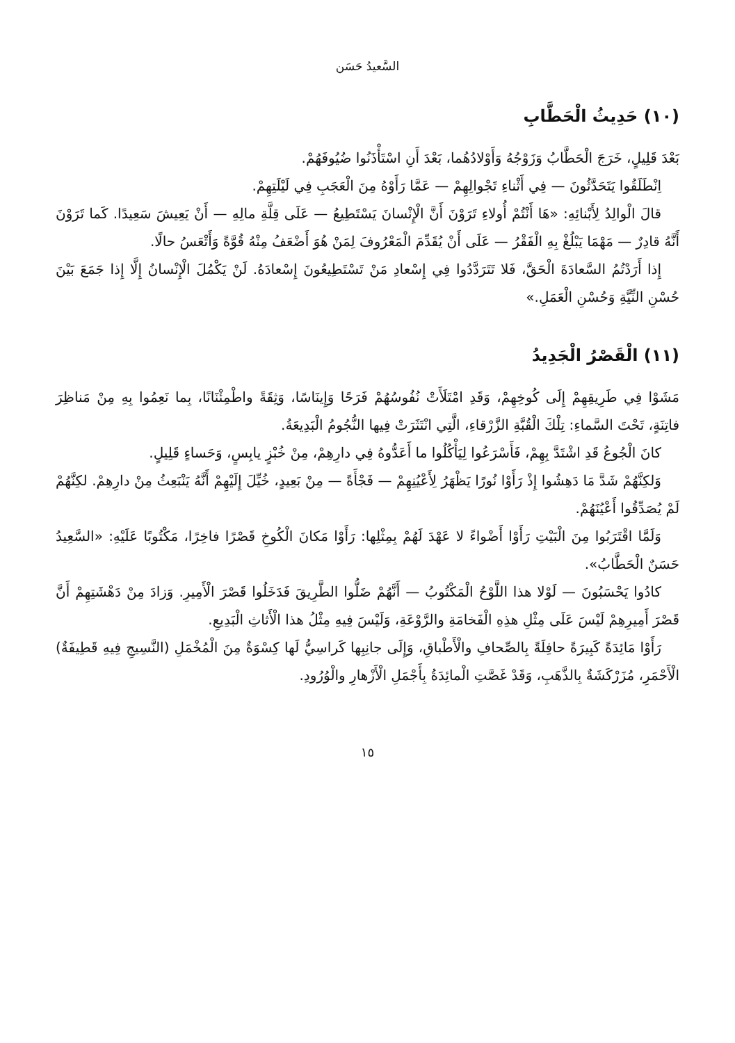السَّعيدُ حَسَن
(١٠) حَدِيثُ الْحَطَّابِ
بَعْدَ قَلِيلٍ، خَرَجَ الْحَطَّابُ وَزَوْجُهُ وَأَوْلادُهُما، بَعْدَ أَنِ اسْتَأْذَنُوا ضُيُوفَهُمْ.
اِنْطَلَقُوا يَتَحَدَّثُونَ — فِي أَثْناءِ تَجْوالِهِمْ — عَمَّا رَأَوْهُ مِنَ الْعَجَبِ فِي لَيْلَتِهِمْ.
قالَ الْوالِدُ لِأَبْنائِهِ: «هَا أَنْتُمْ أُولاءِ تَرَوْنَ أَنَّ الْإِنْسانَ يَسْتَطِيعُ — عَلَى قِلَّةِ مالِهِ — أَنْ يَعِيشَ سَعِيدًا. كَما تَرَوْنَ أَنَّهُ قادِرٌ — مَهْمَا يَبْلُغْ بِهِ الْفَقْرُ — عَلَى أَنْ يُقَدِّمَ الْمَعْرُوفَ لِمَنْ هُوَ أَضْعَفُ مِنْهُ قُوَّةً وَأَتْعَسُ حالًا.
إِذا أَرَدْتُمُ السَّعادَةَ الْحَقَّ، فَلا تَتَرَدَّدُوا فِي إِسْعادِ مَنْ تَسْتَطِيعُونَ إِسْعادَهُ. لَنْ يَكْمُلَ الْإِنْسانُ إِلَّا إِذا جَمَعَ بَيْنَ حُسْنِ النِّيَّةِ وَحُسْنِ الْعَمَلِ.»
(١١) الْقَصْرُ الْجَدِيدُ
مَشَوْا فِي طَرِيقِهِمْ إِلَى كُوخِهِمْ، وَقَدِ امْتَلَأَتْ نُفُوسُهُمْ فَرَحًا وَإِينَاسًا، وَثِقَةً واطْمِئْنَانًا، بِما نَعِمُوا بِهِ مِنْ مَناظِرَ فاتِنَةٍ، تَحْتَ السَّماءِ: تِلْكَ الْقُبَّةِ الزَّرْقاءِ، الَّتِي انْتَثَرَتْ فِيها النُّجُومُ الْبَدِيعَةُ.
كانَ الْجُوعُ قَدِ اشْتَدَّ بِهِمْ، فَأَسْرَعُوا لِيَأْكُلُوا ما أَعَدُّوهُ فِي دارِهِمْ، مِنْ خُبْزٍ يابِسٍ، وَحَساءٍ قَلِيلٍ.
وَلكِنَّهُمْ شَدَّ مَا دَهِشُوا إِذْ رَأَوْا نُورًا يَظْهَرُ لِأَعْيُنِهِمْ — فَجْأَةً — مِنْ بَعِيدٍ، خُيِّلَ إِلَيْهِمْ أَنَّهُ يَنْبَعِثُ مِنْ دارِهِمْ. لكِنَّهُمْ لَمْ يُصَدِّقُوا أَعْيُنَهُمْ.
وَلَمَّا اقْتَرَبُوا مِنَ الْبَيْتِ رَأَوْا أَضْواءً لا عَهْدَ لَهُمْ بِمِثْلِها: رَأَوْا مَكانَ الْكُوخِ قَصْرًا فاخِرًا، مَكْتُوبًا عَلَيْهِ: «السَّعِيدُ حَسَنٌ الْحَطَّابُ».
كادُوا يَحْسَبُونَ — لَوْلا هذا اللَّوْحُ الْمَكْتُوبُ — أَنَّهُمْ ضَلُّوا الطَّرِيقَ فَدَخَلُوا قَصْرَ الْأَمِيرِ. وَزادَ مِنْ دَهْشَتِهِمْ أَنَّ قَصْرَ أَمِيرِهِمْ لَيْسَ عَلَى مِثْلِ هذِهِ الْفَخامَةِ والرَّوْعَةِ، وَلَيْسَ فِيهِ مِثْلُ هذا الْأَثاثِ الْبَدِيعِ.
رَأَوْا مَائِدَةً كَبِيرَةً حافِلَةً بِالصِّحافِ والْأَطْباقِ، وَإِلَى جانِبِها كَراسِيُّ لَها كِسْوَةٌ مِنَ الْمُخْمَلِ (النَّسِيجِ فِيهِ قَطِيفَةٌ) الْأَحْمَرِ، مُزَرْكَشَةٌ بِالذَّهَبِ، وَقَدْ غَصَّتِ الْمائِدَةُ بِأَجْمَلِ الْأَزْهارِ والْوُرُودِ.
١٥